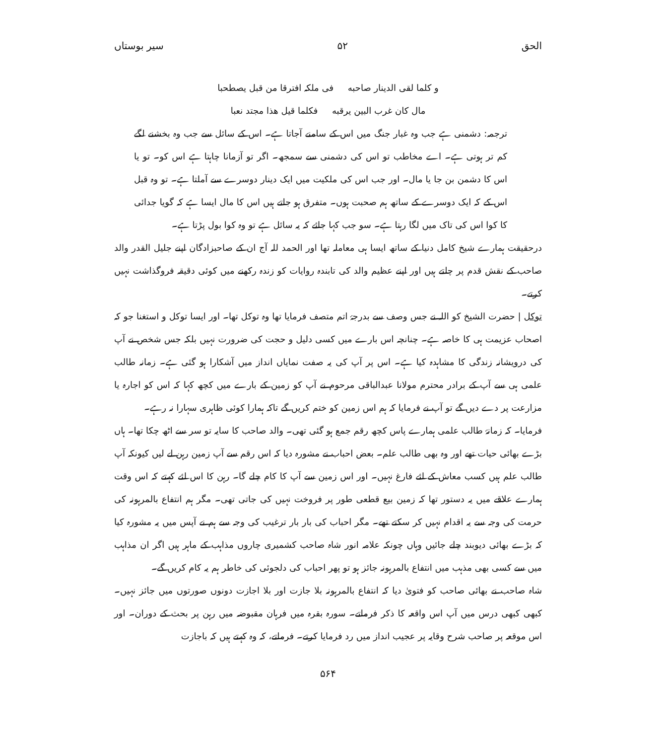الحق ۵۲ سیر بوستاں
و کلما لقی الدینار صاحبه فی ملکہ افترقا من قبل یصطحبا
مال کان غرب البین یرقبه فکلما قیل ھذا مجتد نعبا
ترجمہ: دشمنی ہے جب وہ غبار جنگ میں اس کے سامنے آجاتا ہے۔ اس کے سائل سے جب وہ بخشنے لگے کم تر ہوتی ہے۔ اے مخاطب تو اس کی دشمنی سے سمجھ۔ اگر تو آزمانا چاہتا ہے اس کو۔ تو یا اس کا دشمن بن جا یا مال۔ اور جب اس کی ملکیت میں ایک دینار دوسرے سے آملتا ہے۔ تو وہ قبل اس کے کہ ایک دوسرے کے ساتھ ہم صحبت ہوں۔ متفرق ہو جاتے ہیں اس کا مال ایسا ہے کہ گویا جدائی کا کوا اس کی تاک میں لگا رہتا ہے۔ سو جب کہا جائے کہ یہ سائل ہے تو وہ کوا بول پڑتا ہے۔
درحقیقت ہمارے شیخ کامل دنیا کے ساتھ ایسا ہی معاملہ تھا اور الحمد للہ آج ان کے صاحبزادگان اپنے جلیل القدر والد صاحب کے نقش قدم پر چلتے ہیں اور اپنے عظیم والد کی تابندہ روایات کو زندہ رکھنے میں کوئی دقیقہ فروگذاشت نہیں کرتے۔
توکل | حضرت الشیخ کو اللہ نے جس وصف سے بدرجۂ اتم متصف فرمایا تھا وہ توکل تھا۔ اور ایسا توکل و استغنا جو کہ اصحاب عزیمت ہی کا خاصہ ہے۔ چنانچہ اس بارے میں کسی دلیل و حجت کی ضرورت نہیں بلکہ جس شخص نے آپ کی درویشانہ زندگی کا مشاہدہ کیا ہے۔ اس پر آپ کی یہ صفت نمایاں انداز میں آشکارا ہو گئی ہے۔ زمانہ طالب علمی ہی سے آپ کے برادر محترم مولانا عبدالباقی مرحوم نے آپ کو زمین کے بارے میں کچھ کہا کہ اس کو اجارہ یا مزارعت پر دے دیں گے تو آپ نے فرمایا کہ ہم اس زمین کو ختم کریں گے تاکہ ہمارا کوئی ظاہری سہارا نہ رہے۔
فرمایا۔ کہ زمانۂ طالب علمی ہمارے پاس کچھ رقم جمع ہو گئی تھی۔ والد صاحب کا سایہ تو سر سے اٹھ چکا تھا۔ ہاں بڑے بھائی حیات تھے اور وہ بھی طالب علم۔ بعض احباب نے مشورہ دیا کہ اس رقم سے آپ زمین رہن لے لیں کیونکہ آپ طالب علم ہیں کسب معاش کے لئے فارغ نہیں۔ اور اس زمین سے آپ کا کام چلے گا۔ رہن کا اس لئے کہتے کہ اس وقت ہمارے علاقے میں یہ دستور تھا کہ زمین بیع قطعی طور پر فروخت نہیں کی جاتی تھی۔ مگر ہم انتفاع بالمرہونہ کی حرمت کی وجہ سے یہ اقدام نہیں کر سکتے تھے۔ مگر احباب کی بار بار ترغیب کی وجہ سے ہم نے آپس میں یہ مشورہ کیا کہ بڑے بھائی دیوبند چلے جائیں وہاں چونکہ علامہ انور شاہ صاحب کشمیری چاروں مذاہب کے ماہر ہیں اگر ان مذاہب میں سے کسی بھی مذہب میں انتفاع بالمرہونہ جائز ہو تو پھر احباب کی دلجوئی کی خاطر ہم یہ کام کریں گے۔
شاہ صاحب نے بھائی صاحب کو فتویٰ دیا کہ انتفاع بالمرہونہ بلا جازت اور بلا اجازت دونوں صورتوں میں جائز نہیں۔ کبھی کبھی درس میں آپ اس واقعہ کا ذکر فرماتے۔ سورہ بقرہ میں فرہان مقبوضہ میں رہن پر بحث کے دوران۔ اور اس موقعہ پر صاحب شرح وقایہ پر عجیب انداز میں رد فرمایا کرتے۔ فرماتے، کہ وہ کہتے ہیں کہ باجازت
۵۶۴